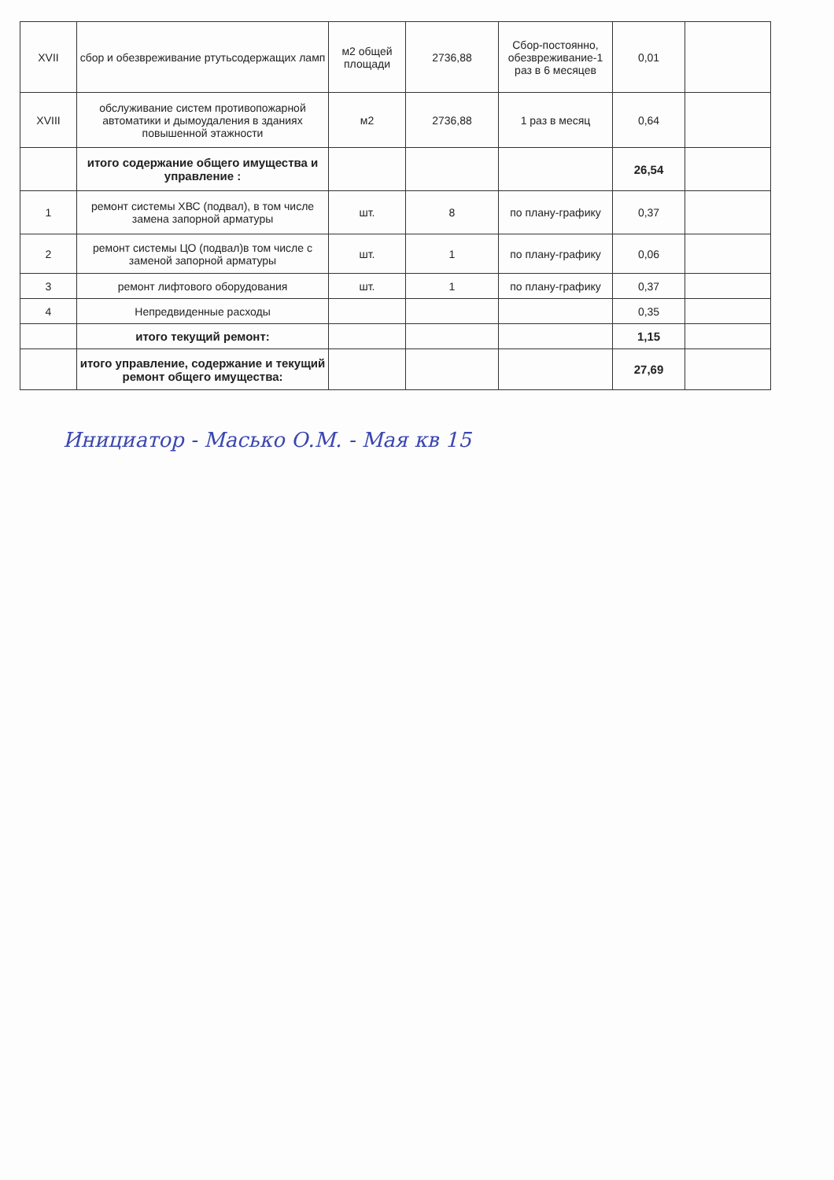| XVII | сбор и обезвреживание ртутьсодержащих ламп | м2 общей площади | 2736,88 | Сбор-постоянно, обезвреживание-1 раз в 6 месяцев | 0,01 | |
| XVIII | обслуживание систем противопожарной автоматики и дымоудаления в зданиях повышенной этажности | м2 | 2736,88 | 1 раз в месяц | 0,64 | |
| | итого содержание общего имущества и управление : | | | | 26,54 | |
| 1 | ремонт системы ХВС (подвал), в том числе замена запорной арматуры | шт. | 8 | по плану-графику | 0,37 | |
| 2 | ремонт системы ЦО (подвал)в том числе с заменой запорной арматуры | шт. | 1 | по плану-графику | 0,06 | |
| 3 | ремонт лифтового оборудования | шт. | 1 | по плану-графику | 0,37 | |
| 4 | Непредвиденные расходы | | | | 0,35 | |
| | итого текущий ремонт: | | | | 1,15 | |
| | итого управление, содержание и текущий ремонт общего имущества: | | | | 27,69 | |
Инициатор - Масько О.М. - Мая кв 15